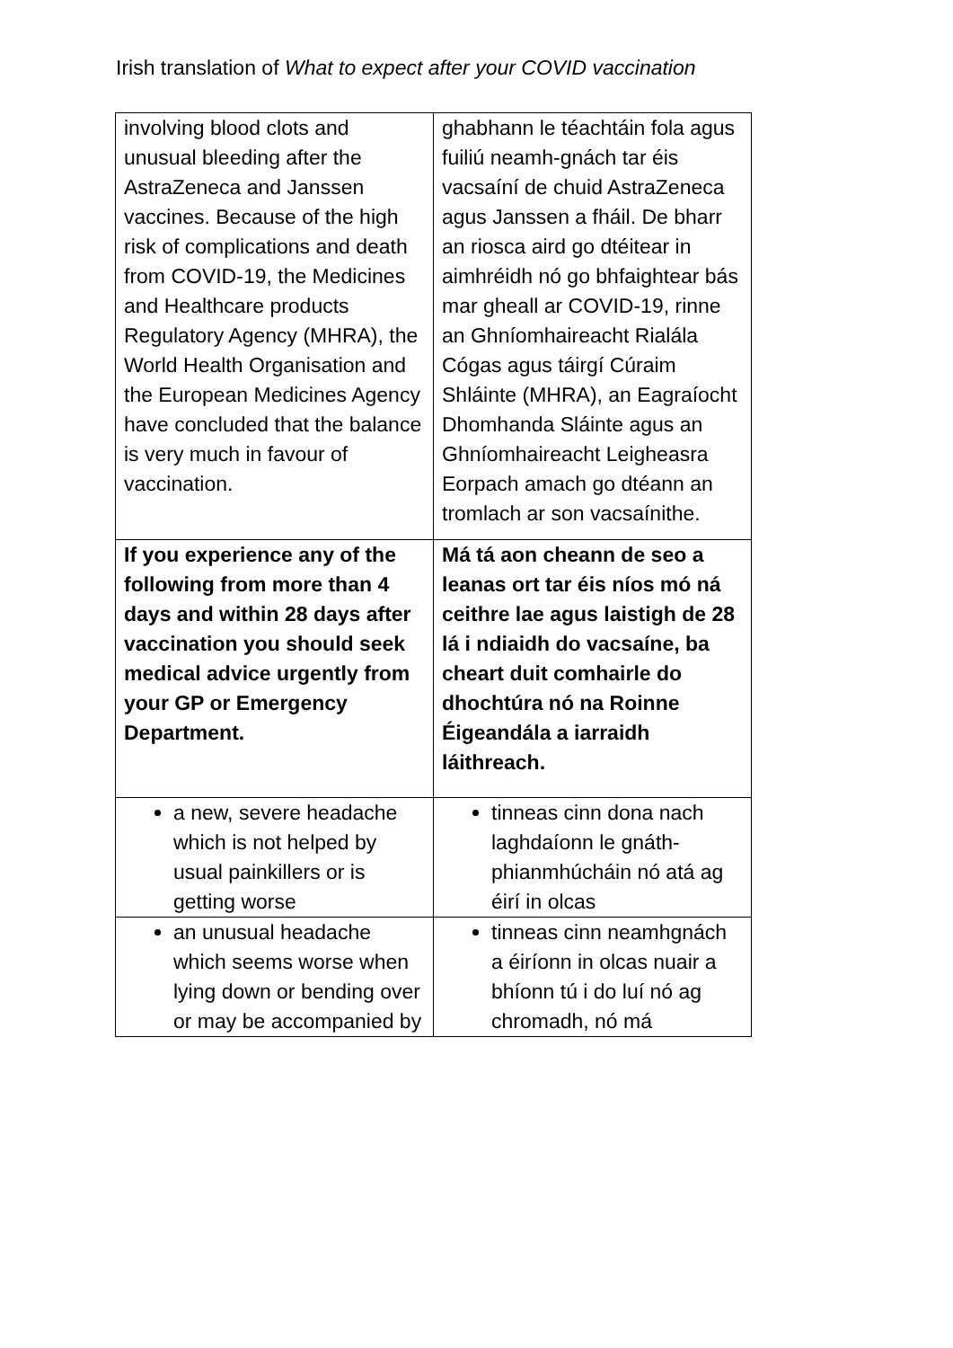Irish translation of What to expect after your COVID vaccination
| involving blood clots and unusual bleeding after the AstraZeneca and Janssen vaccines. Because of the high risk of complications and death from COVID-19, the Medicines and Healthcare products Regulatory Agency (MHRA), the World Health Organisation and the European Medicines Agency have concluded that the balance is very much in favour of vaccination. | ghabhann le téachtáin fola agus fuiliú neamh-gnách tar éis vacsaíní de chuid AstraZeneca agus Janssen a fháil. De bharr an riosca aird go dtéitear in aimhréidh nó go bhfaightear bás mar gheall ar COVID-19, rinne an Ghníomhaireacht Rialála Cógas agus táirgí Cúraim Shláinte (MHRA), an Eagraíocht Dhomhanda Sláinte agus an Ghníomhaireacht Leigheasra Eorpach amach go dtéann an tromlach ar son vacsaínithe. |
| If you experience any of the following from more than 4 days and within 28 days after vaccination you should seek medical advice urgently from your GP or Emergency Department. | Má tá aon cheann de seo a leanas ort tar éis níos mó ná ceithre lae agus laistigh de 28 lá i ndiaidh do vacsaíne, ba cheart duit comhairle do dhochtúra nó na Roinne Éigeandála a iarraidh láithreach. |
| a new, severe headache which is not helped by usual painkillers or is getting worse | tinneas cinn dona nach laghdaíonn le gnáth-phianmhúcháin nó atá ag éirí in olcas |
| an unusual headache which seems worse when lying down or bending over or may be accompanied by | tinneas cinn neamhgnách a éiríonn in olcas nuair a bhíonn tú i do luí nó ag chromadh, nó má |